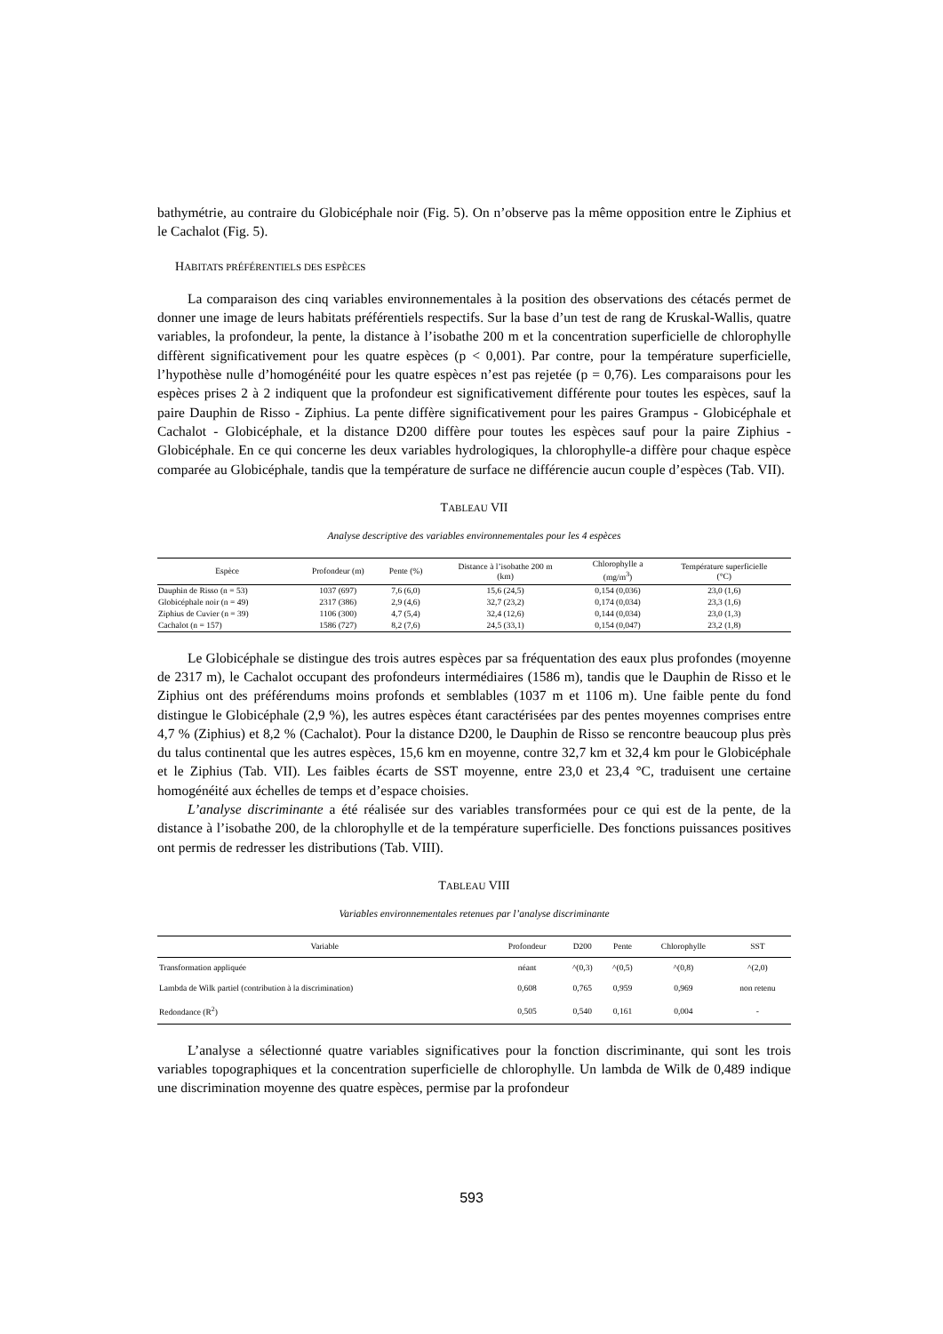bathymétrie, au contraire du Globicéphale noir (Fig. 5). On n’observe pas la même opposition entre le Ziphius et le Cachalot (Fig. 5).
HABITATS PRÉFÉRENTIELS DES ESPÈCES
La comparaison des cinq variables environnementales à la position des observations des cétacés permet de donner une image de leurs habitats préférentiels respectifs. Sur la base d’un test de rang de Kruskal-Wallis, quatre variables, la profondeur, la pente, la distance à l’isobathe 200 m et la concentration superficielle de chlorophylle diffèrent significativement pour les quatre espèces (p < 0,001). Par contre, pour la température superficielle, l’hypothèse nulle d’homogénéité pour les quatre espèces n’est pas rejetée (p = 0,76). Les comparaisons pour les espèces prises 2 à 2 indiquent que la profondeur est significativement différente pour toutes les espèces, sauf la paire Dauphin de Risso - Ziphius. La pente diffère significativement pour les paires Grampus - Globicéphale et Cachalot - Globicéphale, et la distance D200 diffère pour toutes les espèces sauf pour la paire Ziphius - Globicéphale. En ce qui concerne les deux variables hydrologiques, la chlorophylle-a diffère pour chaque espèce comparée au Globicéphale, tandis que la température de surface ne différencie aucun couple d’espèces (Tab. VII).
TABLEAU VII
Analyse descriptive des variables environnementales pour les 4 espèces
| Espèce | Profondeur (m) | Pente (%) | Distance à l’isobathe 200 m (km) | Chlorophylle a (mg/m<sup>3</sup>) | Température superficielle (°C) |
| --- | --- | --- | --- | --- | --- |
| Dauphin de Risso (n = 53) | 1037 (697) | 7,6 (6,0) | 15,6 (24,5) | 0,154 (0,036) | 23,0 (1,6) |
| Globicéphale noir (n = 49) | 2317 (386) | 2,9 (4,6) | 32,7 (23,2) | 0,174 (0,034) | 23,3 (1,6) |
| Ziphius de Cuvier (n = 39) | 1106 (300) | 4,7 (5,4) | 32,4 (12,6) | 0,144 (0,034) | 23,0 (1,3) |
| Cachalot (n = 157) | 1586 (727) | 8,2 (7,6) | 24,5 (33,1) | 0,154 (0,047) | 23,2 (1,8) |
Le Globicéphale se distingue des trois autres espèces par sa fréquentation des eaux plus profondes (moyenne de 2317 m), le Cachalot occupant des profondeurs intermédiaires (1586 m), tandis que le Dauphin de Risso et le Ziphius ont des préférendums moins profonds et semblables (1037 m et 1106 m). Une faible pente du fond distingue le Globicéphale (2,9 %), les autres espèces étant caractérisées par des pentes moyennes comprises entre 4,7 % (Ziphius) et 8,2 % (Cachalot). Pour la distance D200, le Dauphin de Risso se rencontre beaucoup plus près du talus continental que les autres espèces, 15,6 km en moyenne, contre 32,7 km et 32,4 km pour le Globicéphale et le Ziphius (Tab. VII). Les faibles écarts de SST moyenne, entre 23,0 et 23,4 °C, traduisent une certaine homogénéité aux échelles de temps et d’espace choisies.
L’analyse discriminante a été réalisée sur des variables transformées pour ce qui est de la pente, de la distance à l’isobathe 200, de la chlorophylle et de la température superficielle. Des fonctions puissances positives ont permis de redresser les distributions (Tab. VIII).
TABLEAU VIII
Variables environnementales retenues par l’analyse discriminante
| Variable | Profondeur | D200 | Pente | Chlorophylle | SST |
| --- | --- | --- | --- | --- | --- |
| Transformation appliquée | néant | ^(0,3) | ^(0,5) | ^(0,8) | ^(2,0) |
| Lambda de Wilk partiel (contribution à la discrimination) | 0,608 | 0,765 | 0,959 | 0,969 | non retenu |
| Redondance (R<sup>2</sup>) | 0,505 | 0,540 | 0,161 | 0,004 | - |
L’analyse a sélectionné quatre variables significatives pour la fonction discriminante, qui sont les trois variables topographiques et la concentration superficielle de chlorophylle. Un lambda de Wilk de 0,489 indique une discrimination moyenne des quatre espèces, permise par la profondeur
593